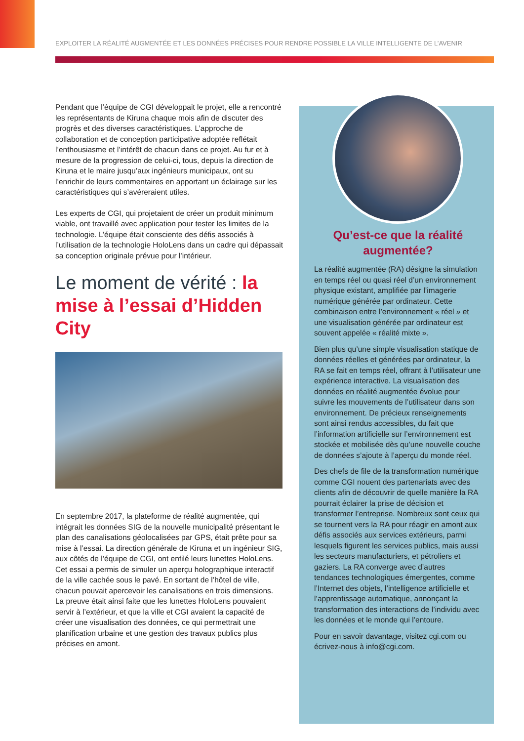EXPLOITER LA RÉALITÉ AUGMENTÉE ET LES DONNÉES PRÉCISES POUR RENDRE POSSIBLE LA VILLE INTELLIGENTE DE L’AVENIR
Pendant que l’équipe de CGI développait le projet, elle a rencontré les représentants de Kiruna chaque mois afin de discuter des progrès et des diverses caractéristiques. L’approche de collaboration et de conception participative adoptée reflétait l’enthousiasme et l’intérêt de chacun dans ce projet. Au fur et à mesure de la progression de celui-ci, tous, depuis la direction de Kiruna et le maire jusqu’aux ingénieurs municipaux, ont su l’enrichir de leurs commentaires en apportant un éclairage sur les caractéristiques qui s’avéreraient utiles.
Les experts de CGI, qui projetaient de créer un produit minimum viable, ont travaillé avec application pour tester les limites de la technologie. L’équipe était consciente des défis associés à l’utilisation de la technologie HoloLens dans un cadre qui dépassait sa conception originale prévue pour l’intérieur.
Le moment de vérité : la mise à l’essai d’Hidden City
En septembre 2017, la plateforme de réalité augmentée, qui intégrait les données SIG de la nouvelle municipalité présentant le plan des canalisations géolocalisées par GPS, était prête pour sa mise à l’essai. La direction générale de Kiruna et un ingénieur SIG, aux côtés de l’équipe de CGI, ont enfilé leurs lunettes HoloLens. Cet essai a permis de simuler un aperçu holographique interactif de la ville cachée sous le pavé. En sortant de l’hôtel de ville, chacun pouvait apercevoir les canalisations en trois dimensions. La preuve était ainsi faite que les lunettes HoloLens pouvaient servir à l’extérieur, et que la ville et CGI avaient la capacité de créer une visualisation des données, ce qui permettrait une planification urbaine et une gestion des travaux publics plus précises en amont.
Qu’est-ce que la réalité augmentée?
La réalité augmentée (RA) désigne la simulation en temps réel ou quasi réel d’un environnement physique existant, amplifiée par l’imagerie numérique générée par ordinateur. Cette combinaison entre l’environnement « réel » et une visualisation générée par ordinateur est souvent appelée « réalité mixte ».
Bien plus qu’une simple visualisation statique de données réelles et générées par ordinateur, la RA se fait en temps réel, offrant à l’utilisateur une expérience interactive. La visualisation des données en réalité augmentée évolue pour suivre les mouvements de l’utilisateur dans son environnement. De précieux renseignements sont ainsi rendus accessibles, du fait que l’information artificielle sur l’environnement est stockée et mobilisée dès qu’une nouvelle couche de données s’ajoute à l’aperçu du monde réel.
Des chefs de file de la transformation numérique comme CGI nouent des partenariats avec des clients afin de découvrir de quelle manière la RA pourrait éclairer la prise de décision et transformer l’entreprise. Nombreux sont ceux qui se tournent vers la RA pour réagir en amont aux défis associés aux services extérieurs, parmi lesquels figurent les services publics, mais aussi les secteurs manufacturiers, et pétroliers et gaziers. La RA converge avec d’autres tendances technologiques émergentes, comme l’Internet des objets, l’intelligence artificielle et l’apprentissage automatique, annonçant la transformation des interactions de l’individu avec les données et le monde qui l’entoure.
Pour en savoir davantage, visitez cgi.com ou écrivez-nous à info@cgi.com.